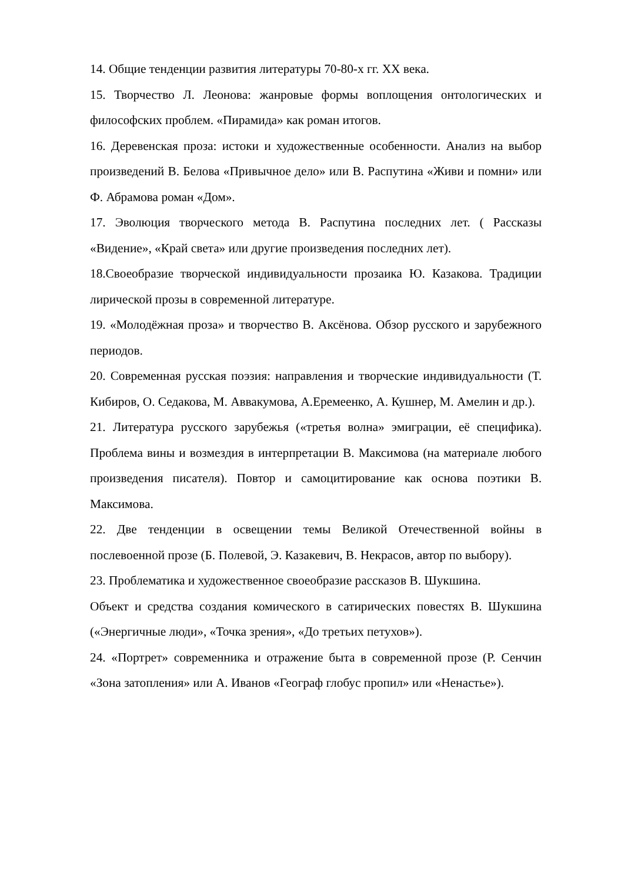14. Общие тенденции развития литературы 70-80-х гг. XX века.
15. Творчество Л. Леонова: жанровые формы воплощения онтологических и философских проблем. «Пирамида» как роман итогов.
16. Деревенская проза: истоки и художественные особенности. Анализ на выбор произведений В. Белова «Привычное дело» или В. Распутина «Живи и помни» или Ф. Абрамова роман «Дом».
17. Эволюция творческого метода В. Распутина последних лет. ( Рассказы «Видение», «Край света» или другие произведения последних лет).
18.Своеобразие творческой индивидуальности прозаика Ю. Казакова. Традиции лирической прозы в современной литературе.
19. «Молодёжная проза» и творчество В. Аксёнова. Обзор русского и зарубежного периодов.
20. Современная русская поэзия: направления и творческие индивидуальности (Т. Кибиров, О. Седакова, М. Аввакумова, А.Еремеенко, А. Кушнер, М. Амелин и др.).
21. Литература русского зарубежья («третья волна» эмиграции, её специфика). Проблема вины и возмездия в интерпретации В. Максимова (на материале любого произведения писателя). Повтор и самоцитирование как основа поэтики В. Максимова.
22. Две тенденции в освещении темы Великой Отечественной войны в послевоенной прозе (Б. Полевой, Э. Казакевич, В. Некрасов, автор по выбору).
23. Проблематика и художественное своеобразие рассказов В. Шукшина.
Объект и средства создания комического в сатирических повестях В. Шукшина («Энергичные люди», «Точка зрения», «До третьих петухов»).
24. «Портрет» современника и отражение быта в современной прозе (Р. Сенчин «Зона затопления» или А. Иванов «Географ глобус пропил» или «Ненастье»).